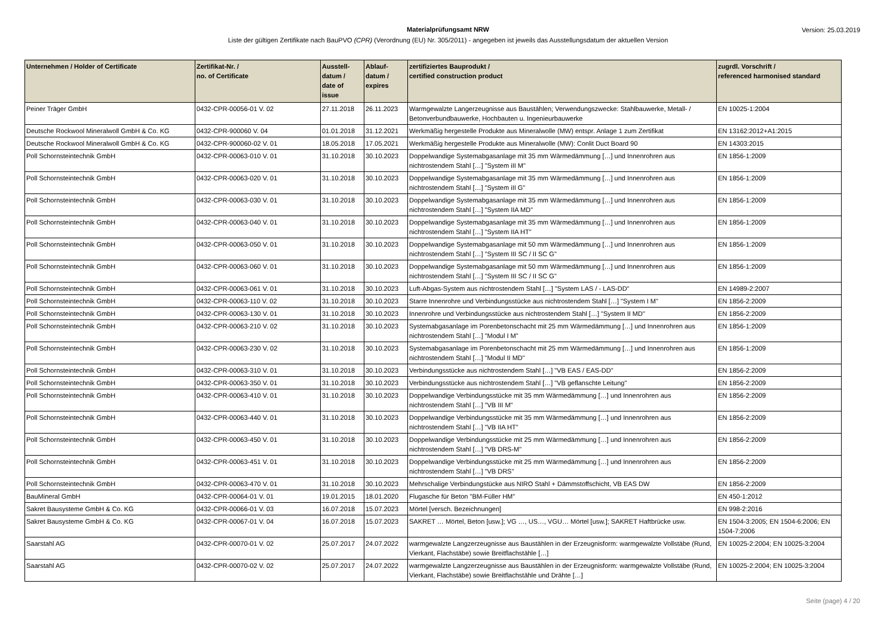Materialprüfungsamt NRW
Liste der gültigen Zertifikate nach BauPVO (CPR) (Verordnung (EU) Nr. 305/2011) - angegeben ist jeweils das Ausstellungsdatum der aktuellen Version
Version: 25.03.2019
| Unternehmen / Holder of Certificate | Zertifikat-Nr. / no. of Certificate | Ausstell- datum / date of issue | Ablauf- datum / expires | zertifiziertes Bauprodukt / certified construction product | zugrdl. Vorschrift / referenced harmonised standard |
| --- | --- | --- | --- | --- | --- |
| Peiner Träger GmbH | 0432-CPR-00056-01 V. 02 | 27.11.2018 | 26.11.2023 | Warmgewalzte Langerzeugnisse aus Baustählen; Verwendungszwecke: Stahlbauwerke, Metall- / Betonverbundbauwerke, Hochbauten u. Ingenieurbauwerke | EN 10025-1:2004 |
| Deutsche Rockwool Mineralwoll GmbH & Co. KG | 0432-CPR-900060 V. 04 | 01.01.2018 | 31.12.2021 | Werkmäßig hergestelle Produkte aus Mineralwolle (MW) entspr. Anlage 1 zum Zertifikat | EN 13162:2012+A1:2015 |
| Deutsche Rockwool Mineralwoll GmbH & Co. KG | 0432-CPR-900060-02 V. 01 | 18.05.2018 | 17.05.2021 | Werkmäßig hergestelle Produkte aus Mineralwolle (MW): Conlit Duct Board 90 | EN 14303:2015 |
| Poll Schornsteintechnik GmbH | 0432-CPR-00063-010 V. 01 | 31.10.2018 | 30.10.2023 | Doppelwandige Systemabgasanlage mit 35 mm Wärmedämmung […] und Innenrohren aus nichtrostendem Stahl […] "System iII M" | EN 1856-1:2009 |
| Poll Schornsteintechnik GmbH | 0432-CPR-00063-020 V. 01 | 31.10.2018 | 30.10.2023 | Doppelwandige Systemabgasanlage mit 35 mm Wärmedämmung […] und Innenrohren aus nichtrostendem Stahl […] "System iII G" | EN 1856-1:2009 |
| Poll Schornsteintechnik GmbH | 0432-CPR-00063-030 V. 01 | 31.10.2018 | 30.10.2023 | Doppelwandige Systemabgasanlage mit 35 mm Wärmedämmung […] und Innenrohren aus nichtrostendem Stahl […] "System IIA MD" | EN 1856-1:2009 |
| Poll Schornsteintechnik GmbH | 0432-CPR-00063-040 V. 01 | 31.10.2018 | 30.10.2023 | Doppelwandige Systemabgasanlage mit 35 mm Wärmedämmung […] und Innenrohren aus nichtrostendem Stahl […] "System IIA HT" | EN 1856-1:2009 |
| Poll Schornsteintechnik GmbH | 0432-CPR-00063-050 V. 01 | 31.10.2018 | 30.10.2023 | Doppelwandige Systemabgasanlage mit 50 mm Wärmedämmung […] und Innenrohren aus nichtrostendem Stahl […] "System III SC / II SC G" | EN 1856-1:2009 |
| Poll Schornsteintechnik GmbH | 0432-CPR-00063-060 V. 01 | 31.10.2018 | 30.10.2023 | Doppelwandige Systemabgasanlage mit 50 mm Wärmedämmung […] und Innenrohren aus nichtrostendem Stahl […] "System III SC / II SC G" | EN 1856-1:2009 |
| Poll Schornsteintechnik GmbH | 0432-CPR-00063-061 V. 01 | 31.10.2018 | 30.10.2023 | Luft-Abgas-System aus nichtrostendem Stahl […] "System LAS / - LAS-DD" | EN 14989-2:2007 |
| Poll Schornsteintechnik GmbH | 0432-CPR-00063-110 V. 02 | 31.10.2018 | 30.10.2023 | Starre Innenrohre und Verbindungsstücke aus nichtrostendem Stahl […] "System I M" | EN 1856-2:2009 |
| Poll Schornsteintechnik GmbH | 0432-CPR-00063-130 V. 01 | 31.10.2018 | 30.10.2023 | Innenrohre und Verbindungsstücke aus nichtrostendem Stahl […] "System II MD" | EN 1856-2:2009 |
| Poll Schornsteintechnik GmbH | 0432-CPR-00063-210 V. 02 | 31.10.2018 | 30.10.2023 | Systemabgasanlage im Porenbetonschacht mit 25 mm Wärmedämmung […] und Innenrohren aus nichtrostendem Stahl […] "Modul I M" | EN 1856-1:2009 |
| Poll Schornsteintechnik GmbH | 0432-CPR-00063-230 V. 02 | 31.10.2018 | 30.10.2023 | Systemabgasanlage im Porenbetonschacht mit 25 mm Wärmedämmung […] und Innenrohren aus nichtrostendem Stahl […] "Modul II MD" | EN 1856-1:2009 |
| Poll Schornsteintechnik GmbH | 0432-CPR-00063-310 V. 01 | 31.10.2018 | 30.10.2023 | Verbindungsstücke aus nichtrostendem Stahl […] "VB EAS / EAS-DD" | EN 1856-2:2009 |
| Poll Schornsteintechnik GmbH | 0432-CPR-00063-350 V. 01 | 31.10.2018 | 30.10.2023 | Verbindungsstücke aus nichtrostendem Stahl […] "VB geflanschte Leitung" | EN 1856-2:2009 |
| Poll Schornsteintechnik GmbH | 0432-CPR-00063-410 V. 01 | 31.10.2018 | 30.10.2023 | Doppelwandige Verbindungsstücke mit 35 mm Wärmedämmung […] und Innenrohren aus nichtrostendem Stahl […] "VB III M" | EN 1856-2:2009 |
| Poll Schornsteintechnik GmbH | 0432-CPR-00063-440 V. 01 | 31.10.2018 | 30.10.2023 | Doppelwandige Verbindungsstücke mit 35 mm Wärmedämmung […] und Innenrohren aus nichtrostendem Stahl […] "VB IIA HT" | EN 1856-2:2009 |
| Poll Schornsteintechnik GmbH | 0432-CPR-00063-450 V. 01 | 31.10.2018 | 30.10.2023 | Doppelwandige Verbindungsstücke mit 25 mm Wärmedämmung […] und Innenrohren aus nichtrostendem Stahl […] "VB DRS-M" | EN 1856-2:2009 |
| Poll Schornsteintechnik GmbH | 0432-CPR-00063-451 V. 01 | 31.10.2018 | 30.10.2023 | Doppelwandige Verbindungsstücke mit 25 mm Wärmedämmung […] und Innenrohren aus nichtrostendem Stahl […] "VB DRS" | EN 1856-2:2009 |
| Poll Schornsteintechnik GmbH | 0432-CPR-00063-470 V. 01 | 31.10.2018 | 30.10.2023 | Mehrschalige Verbindungstücke aus NIRO Stahl + Dämmstoffschicht, VB EAS DW | EN 1856-2:2009 |
| BauMineral GmbH | 0432-CPR-00064-01 V. 01 | 19.01.2015 | 18.01.2020 | Flugasche für Beton "BM-Füller HM" | EN 450-1:2012 |
| Sakret Bausysteme GmbH & Co. KG | 0432-CPR-00066-01 V. 03 | 16.07.2018 | 15.07.2023 | Mörtel [versch. Bezeichnungen] | EN 998-2:2016 |
| Sakret Bausysteme GmbH & Co. KG | 0432-CPR-00067-01 V. 04 | 16.07.2018 | 15.07.2023 | SAKRET … Mörtel, Beton [usw.]; VG …, US…, VGU… Mörtel [usw.]; SAKRET Haftbrücke usw. | EN 1504-3:2005; EN 1504-6:2006; EN 1504-7:2006 |
| Saarstahl AG | 0432-CPR-00070-01 V. 02 | 25.07.2017 | 24.07.2022 | warmgewalzte Langzerzeugnisse aus Baustählen in der Erzeugnisform: warmgewalzte Vollstäbe (Rund, Vierkant, Flachstäbe) sowie Breitflachstähle […] | EN 10025-2:2004; EN 10025-3:2004 |
| Saarstahl AG | 0432-CPR-00070-02 V. 02 | 25.07.2017 | 24.07.2022 | warmgewalzte Langzerzeugnisse aus Baustählen in der Erzeugnisform: warmgewalzte Vollstäbe (Rund, Vierkant, Flachstäbe) sowie Breitflachstähle und Drähte […] | EN 10025-2:2004; EN 10025-3:2004 |
Seite (page) 4 / 20